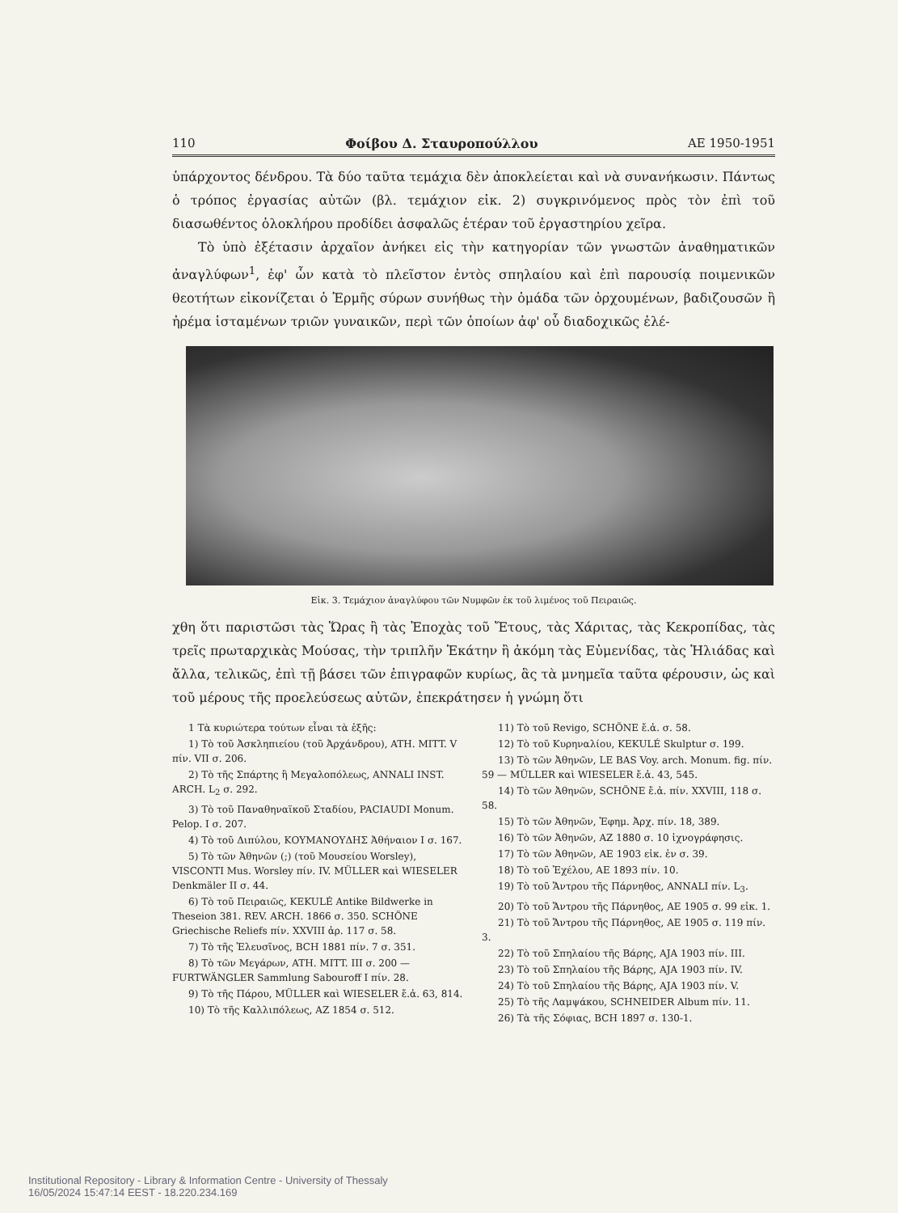110 Φοίβου Δ. Σταυροπούλλου ΑΕ 1950-1951
ὑπάρχοντος δένδρου. Τὰ δύο ταῦτα τεμάχια δὲν ἀποκλείεται καὶ νὰ συνανήκωσιν. Πάντως ὁ τρόπος ἐργασίας αὐτῶν (βλ. τεμάχιον εἰκ. 2) συγκρινόμενος πρὸς τὸν ἐπὶ τοῦ διασωθέντος ὁλοκλήρου προδίδει ἀσφαλῶς ἑτέραν τοῦ ἐργαστηρίου χεῖρα.
  Τὸ ὑπὸ ἐξέτασιν ἀρχαῖον ἀνήκει εἰς τὴν κατηγορίαν τῶν γνωστῶν ἀναθηματικῶν ἀναγλύφων<sup>1</sup>, ἐφ' ὧν κατὰ τὸ πλεῖστον ἐντὸς σπηλαίου καὶ ἐπὶ παρουσίᾳ ποιμενικῶν θεοτήτων εἰκονίζεται ὁ Ἑρμῆς σύρων συνήθως τὴν ὁμάδα τῶν ὀρχουμένων, βαδιζουσῶν ἢ ἠρέμα ἱσταμένων τριῶν γυναικῶν, περὶ τῶν ὁποίων ἀφ' οὗ διαδοχικῶς ἐλέ-
Εἰκ. 3. Τεμάχιον ἀναγλύφου τῶν Νυμφῶν ἐκ τοῦ λιμένος τοῦ Πειραιῶς.
χθη ὅτι παριστῶσι τὰς Ὥρας ἢ τὰς Ἐποχὰς τοῦ Ἔτους, τὰς Χάριτας, τὰς Κεκροπίδας, τὰς τρεῖς πρωταρχικὰς Μούσας, τὴν τριπλῆν Ἑκάτην ἢ ἀκόμη τὰς Εὐμενίδας, τὰς Ἡλιάδας καὶ ἄλλα, τελικῶς, ἐπὶ τῇ βάσει τῶν ἐπιγραφῶν κυρίως, ἃς τὰ μνημεῖα ταῦτα φέρουσιν, ὡς καὶ τοῦ μέρους τῆς προελεύσεως αὐτῶν, ἐπεκράτησεν ἡ γνώμη ὅτι
1 Τὰ κυριώτερα τούτων εἶναι τὰ ἑξῆς:
1) Τὸ τοῦ Ἀσκληπιείου (τοῦ Ἀρχάνδρου), ATH. MITT. V πίν. VII σ. 206.
2) Τὸ τῆς Σπάρτης ἢ Μεγαλοπόλεως, ANNALI INST. ARCH. L<sub>2</sub> σ. 292.
3) Τὸ τοῦ Παναθηναϊκοῦ Σταδίου, PACIAUDI Monum. Pelop. I σ. 207.
4) Τὸ τοῦ Διπύλου, ΚΟΥΜΑΝΟΥΔΗΣ Ἀθήναιον I σ. 167.
5) Τὸ τῶν Ἀθηνῶν (;) (τοῦ Μουσείου Worsley), VISCONTI Mus. Worsley πίν. IV. MÜLLER καὶ WIESELER Denkmäler II σ. 44.
6) Τὸ τοῦ Πειραιῶς, KEKULÉ Antike Bildwerke in Theseion 381. REV. ARCH. 1866 σ. 350. SCHÖNE Griechische Reliefs πίν. XXVIII ἀρ. 117 σ. 58.
7) Τὸ τῆς Ἐλευσῖνος, BCH 1881 πίν. 7 σ. 351.
8) Τὸ τῶν Μεγάρων, ATH. MITT. III σ. 200 — FURTWÄNGLER Sammlung Sabouroff I πίν. 28.
9) Τὸ τῆς Πάρου, MÜLLER καὶ WIESELER ἔ.ἀ. 63, 814.
10) Τὸ τῆς Καλλιπόλεως, AZ 1854 σ. 512.
11) Τὸ τοῦ Revigo, SCHÖNE ἔ.ἀ. σ. 58.
12) Τὸ τοῦ Κυρηναλίου, KEKULÉ Skulptur σ. 199.
13) Τὸ τῶν Ἀθηνῶν, LE BAS Voy. arch. Monum. fig. πίν. 59 — MÜLLER καὶ WIESELER ἔ.ἀ. 43, 545.
14) Τὸ τῶν Ἀθηνῶν, SCHÖNE ἔ.ἀ. πίν. XXVIII, 118 σ. 58.
15) Τὸ τῶν Ἀθηνῶν, Ἐφημ. Ἀρχ. πίν. 18, 389.
16) Τὸ τῶν Ἀθηνῶν, AZ 1880 σ. 10 ἰχνογράφησις.
17) Τὸ τῶν Ἀθηνῶν, AE 1903 εἰκ. ἐν σ. 39.
18) Τὸ τοῦ Ἐχέλου, AE 1893 πίν. 10.
19) Τὸ τοῦ Ἄντρου τῆς Πάρνηθος, ANNALI πίν. L<sub>3</sub>.
20) Τὸ τοῦ Ἄντρου τῆς Πάρνηθος, AE 1905 σ. 99 εἰκ. 1.
21) Τὸ τοῦ Ἄντρου τῆς Πάρνηθος, AE 1905 σ. 119 πίν. 3.
22) Τὸ τοῦ Σπηλαίου τῆς Βάρης, AJA 1903 πίν. III.
23) Τὸ τοῦ Σπηλαίου τῆς Βάρης, AJA 1903 πίν. IV.
24) Τὸ τοῦ Σπηλαίου τῆς Βάρης, AJA 1903 πίν. V.
25) Τὸ τῆς Λαμψάκου, SCHNEIDER Album πίν. 11.
26) Τὰ τῆς Σόφιας, BCH 1897 σ. 130-1.
Institutional Repository - Library & Information Centre - University of Thessaly
16/05/2024 15:47:14 EEST - 18.220.234.169